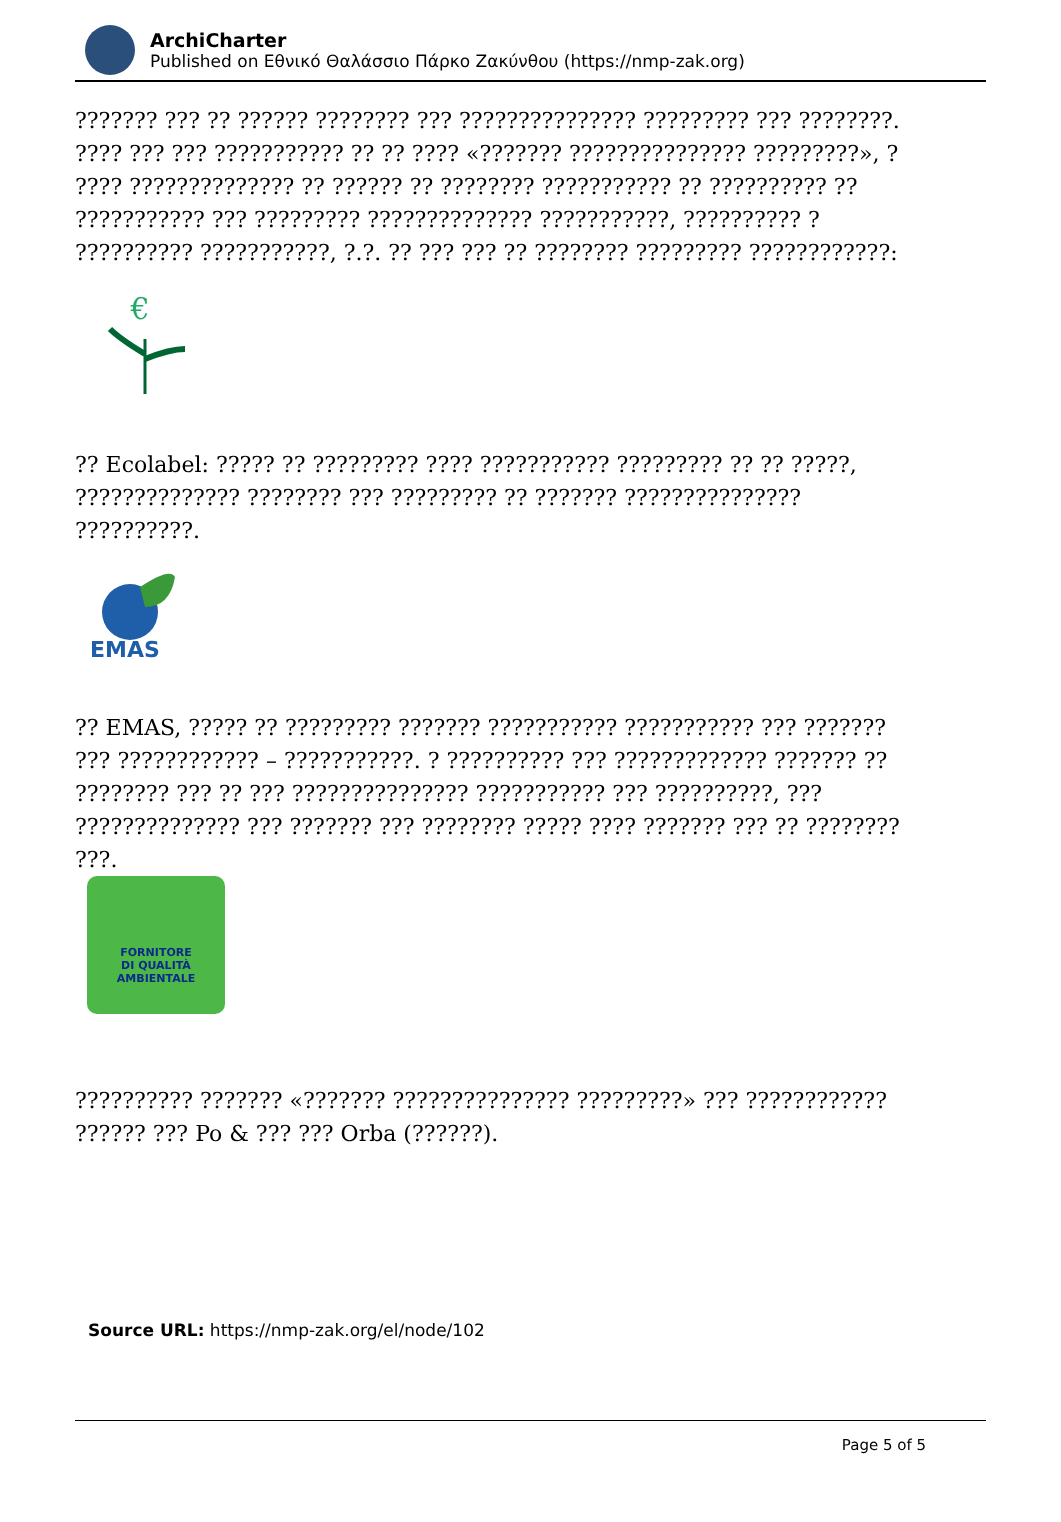ArchiCharter
Published on Εθνικό Θαλάσσιο Πάρκο Ζακύνθου (https://nmp-zak.org)
??????? ??? ?? ?????? ???????? ??? ??????????????? ????????? ??? ????????. ???? ??? ??? ??????????? ?? ?? ???? «??????? ??????????????? ?????????», ? ???? ?????????????? ?? ?????? ?? ???????? ??????????? ?? ?????????? ?? ??????????? ??? ????????? ?????????????? ???????????, ?????????? ? ?????????? ???????????, ?.?. ?? ??? ??? ?? ???????? ????????? ????????????:
€
?? Ecolabel: ????? ?? ????????? ???? ??????????? ????????? ?? ?? ?????, ?????????????? ???????? ??? ????????? ?? ??????? ??????????????? ??????????.
EMAS
?? EMAS, ????? ?? ????????? ??????? ??????????? ??????????? ??? ??????? ??? ???????????? – ???????????. ? ?????????? ??? ????????????? ??????? ?? ???????? ??? ?? ??? ??????????????? ??????????? ??? ??????????, ??? ?????????????? ??? ??????? ??? ???????? ????? ???? ??????? ??? ?? ???????? ???.
FORNITORE
DI QUALITÀ
AMBIENTALE
?????????? ??????? «??????? ??????????????? ?????????» ??? ???????????? ?????? ??? Po & ??? ??? Orba (??????).
Source URL: https://nmp-zak.org/el/node/102
Page 5 of 5